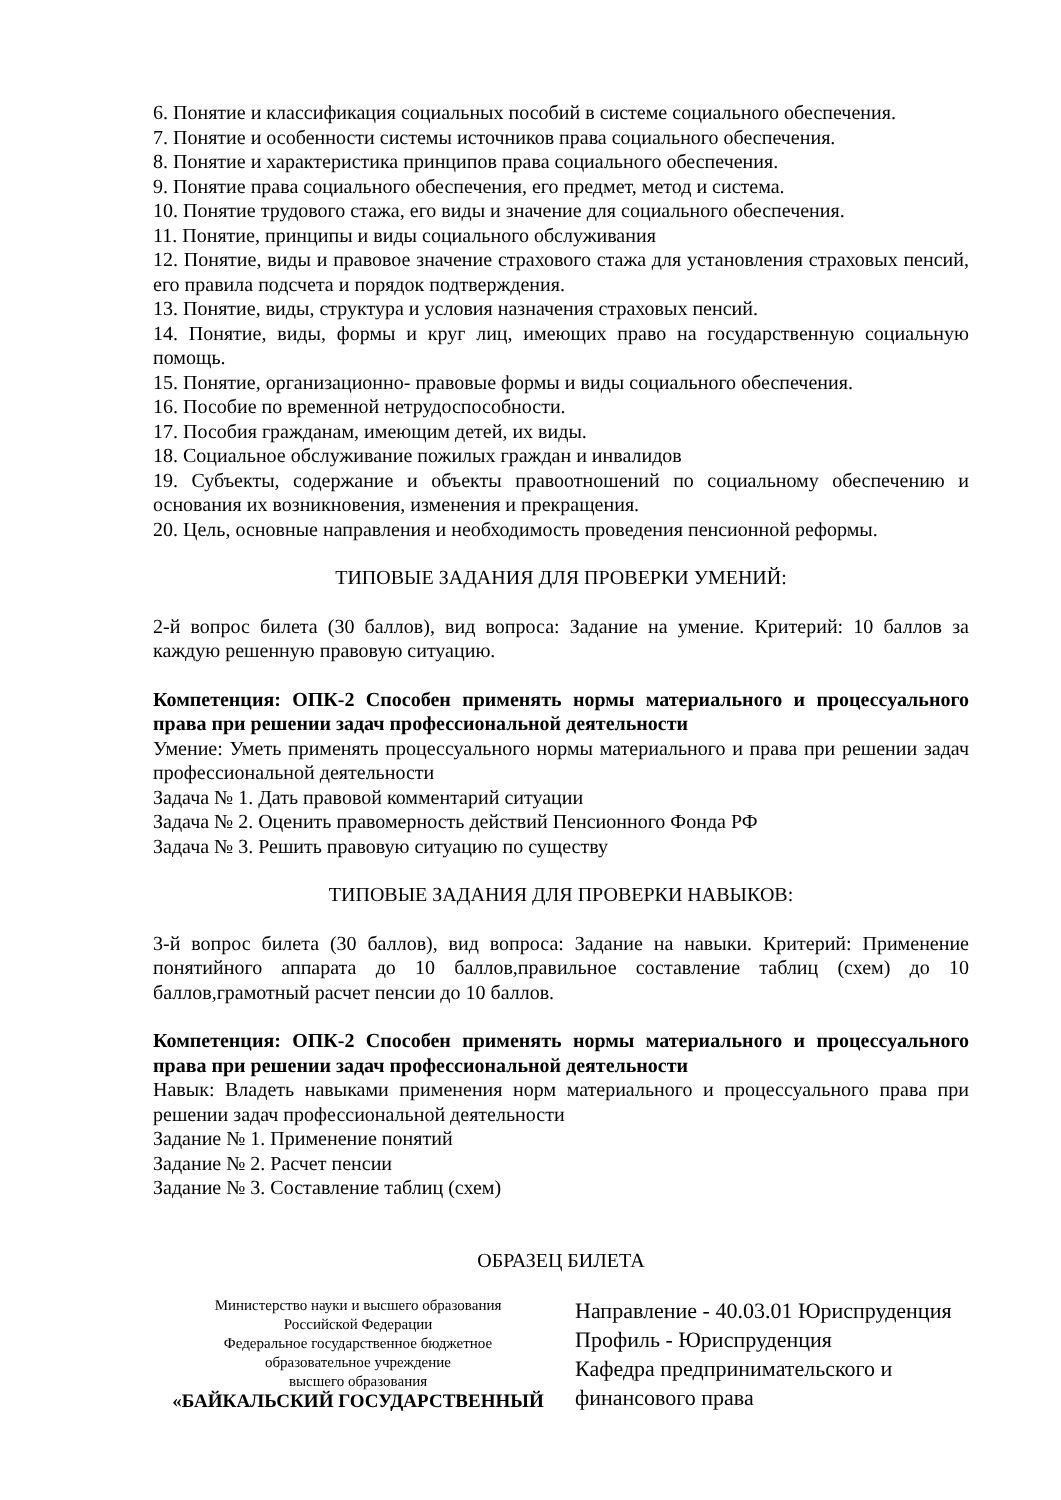6. Понятие и классификация социальных пособий в системе социального обеспечения.
7. Понятие и особенности системы источников права социального обеспечения.
8. Понятие и характеристика принципов права социального обеспечения.
9. Понятие права социального обеспечения, его предмет, метод и система.
10. Понятие трудового стажа, его виды и значение для социального обеспечения.
11. Понятие, принципы и виды социального обслуживания
12. Понятие, виды и правовое значение страхового стажа для установления страховых пенсий, его правила подсчета и порядок подтверждения.
13. Понятие, виды, структура и условия назначения страховых пенсий.
14. Понятие, виды, формы и круг лиц, имеющих право на государственную социальную помощь.
15. Понятие, организационно- правовые формы и виды социального обеспечения.
16. Пособие по временной нетрудоспособности.
17. Пособия гражданам, имеющим детей, их виды.
18. Социальное обслуживание пожилых граждан и инвалидов
19. Субъекты, содержание и объекты правоотношений по социальному обеспечению и основания их возникновения, изменения и прекращения.
20. Цель, основные направления и необходимость проведения пенсионной реформы.
ТИПОВЫЕ ЗАДАНИЯ ДЛЯ ПРОВЕРКИ УМЕНИЙ:
2-й вопрос билета (30 баллов), вид вопроса: Задание на умение. Критерий: 10 баллов за каждую решенную правовую ситуацию.
Компетенция: ОПК-2 Способен применять нормы материального и процессуального права при решении задач профессиональной деятельности
Умение: Уметь применять процессуального нормы материального и права при решении задач профессиональной деятельности
Задача № 1. Дать правовой комментарий ситуации
Задача № 2. Оценить правомерность действий Пенсионного Фонда РФ
Задача № 3. Решить правовую ситуацию по существу
ТИПОВЫЕ ЗАДАНИЯ ДЛЯ ПРОВЕРКИ НАВЫКОВ:
3-й вопрос билета (30 баллов), вид вопроса: Задание на навыки. Критерий: Применение понятийного аппарата до 10 баллов,правильное составление таблиц (схем) до 10 баллов,грамотный расчет пенсии до 10 баллов.
Компетенция: ОПК-2 Способен применять нормы материального и процессуального права при решении задач профессиональной деятельности
Навык: Владеть навыками применения норм материального и процессуального права при решении задач профессиональной деятельности
Задание № 1. Применение понятий
Задание № 2. Расчет пенсии
Задание № 3. Составление таблиц (схем)
ОБРАЗЕЦ БИЛЕТА
Министерство науки и высшего образования
Российской Федерации
Федеральное государственное бюджетное
образовательное учреждение
высшего образования
«БАЙКАЛЬСКИЙ ГОСУДАРСТВЕННЫЙ
Направление - 40.03.01 Юриспруденция
Профиль - Юриспруденция
Кафедра предпринимательского и
финансового права